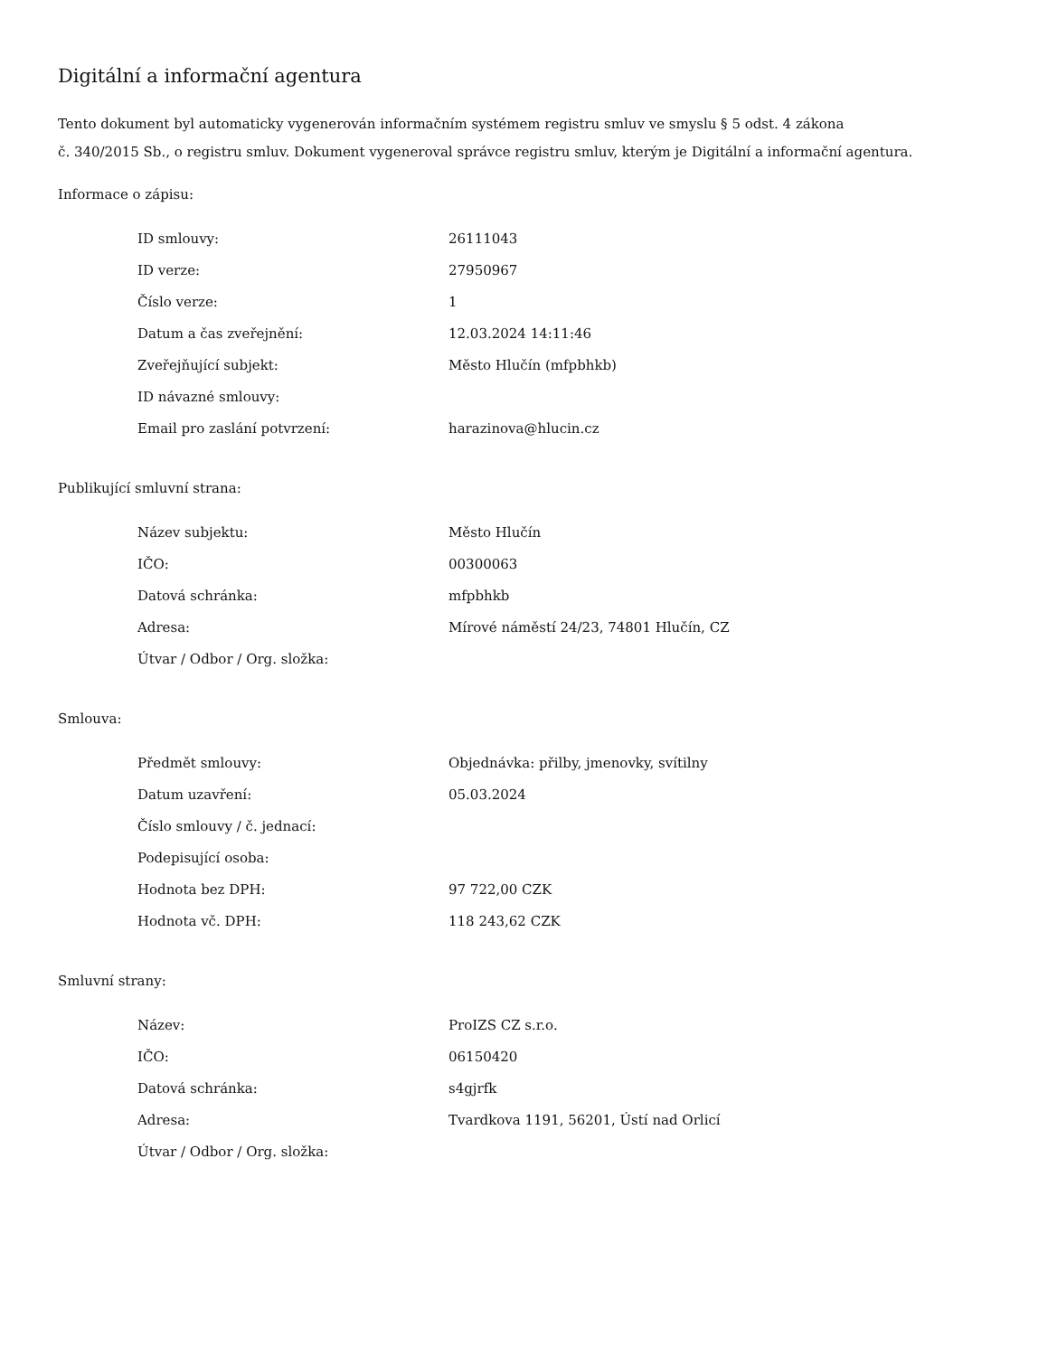Digitální a informační agentura
Tento dokument byl automaticky vygenerován informačním systémem registru smluv ve smyslu § 5 odst. 4 zákona
č. 340/2015 Sb., o registru smluv. Dokument vygeneroval správce registru smluv, kterým je Digitální a informační agentura.
Informace o zápisu:
| ID smlouvy: | 26111043 |
| ID verze: | 27950967 |
| Číslo verze: | 1 |
| Datum a čas zveřejnění: | 12.03.2024 14:11:46 |
| Zveřejňující subjekt: | Město Hlučín (mfpbhkb) |
| ID návazné smlouvy: | |
| Email pro zaslání potvrzení: | harazinova@hlucin.cz |
Publikující smluvní strana:
| Název subjektu: | Město Hlučín |
| IČO: | 00300063 |
| Datová schránka: | mfpbhkb |
| Adresa: | Mírové náměstí 24/23, 74801 Hlučín, CZ |
| Útvar / Odbor / Org. složka: | |
Smlouva:
| Předmět smlouvy: | Objednávka: přilby, jmenovky, svítilny |
| Datum uzavření: | 05.03.2024 |
| Číslo smlouvy / č. jednací: | |
| Podepisující osoba: | |
| Hodnota bez DPH: | 97 722,00 CZK |
| Hodnota vč. DPH: | 118 243,62 CZK |
Smluvní strany:
| Název: | ProIZS CZ s.r.o. |
| IČO: | 06150420 |
| Datová schránka: | s4gjrfk |
| Adresa: | Tvardkova 1191, 56201, Ústí nad Orlicí |
| Útvar / Odbor / Org. složka: | |